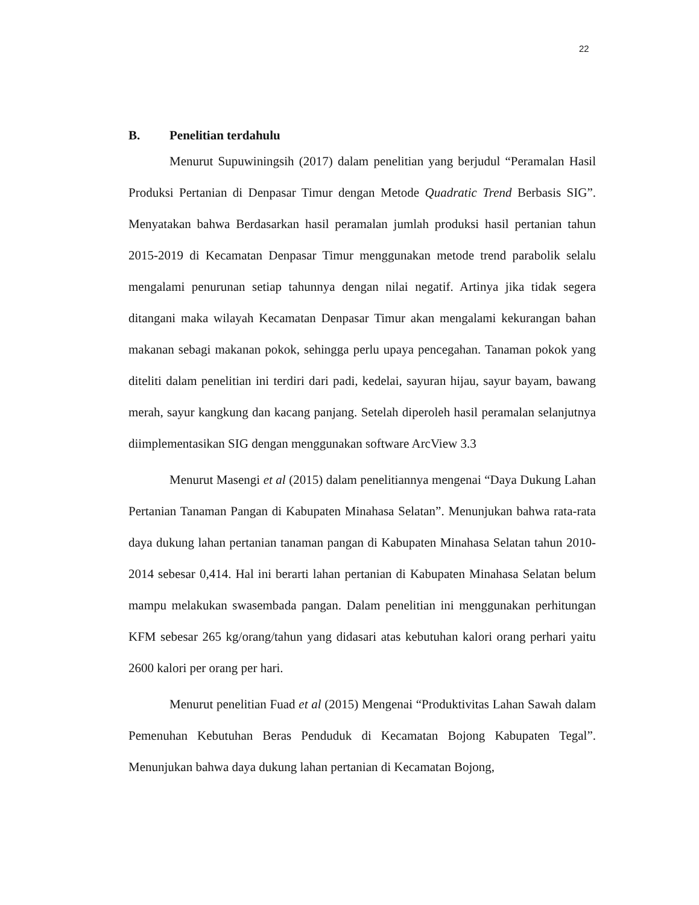22
B. Penelitian terdahulu
Menurut Supuwiningsih (2017) dalam penelitian yang berjudul “Peramalan Hasil Produksi Pertanian di Denpasar Timur dengan Metode Quadratic Trend Berbasis SIG”. Menyatakan bahwa Berdasarkan hasil peramalan jumlah produksi hasil pertanian tahun 2015-2019 di Kecamatan Denpasar Timur menggunakan metode trend parabolik selalu mengalami penurunan setiap tahunnya dengan nilai negatif. Artinya jika tidak segera ditangani maka wilayah Kecamatan Denpasar Timur akan mengalami kekurangan bahan makanan sebagi makanan pokok, sehingga perlu upaya pencegahan. Tanaman pokok yang diteliti dalam penelitian ini terdiri dari padi, kedelai, sayuran hijau, sayur bayam, bawang merah, sayur kangkung dan kacang panjang. Setelah diperoleh hasil peramalan selanjutnya diimplementasikan SIG dengan menggunakan software ArcView 3.3
Menurut Masengi et al (2015) dalam penelitiannya mengenai “Daya Dukung Lahan Pertanian Tanaman Pangan di Kabupaten Minahasa Selatan”. Menunjukan bahwa rata-rata daya dukung lahan pertanian tanaman pangan di Kabupaten Minahasa Selatan tahun 2010-2014 sebesar 0,414. Hal ini berarti lahan pertanian di Kabupaten Minahasa Selatan belum mampu melakukan swasembada pangan. Dalam penelitian ini menggunakan perhitungan KFM sebesar 265 kg/orang/tahun yang didasari atas kebutuhan kalori orang perhari yaitu 2600 kalori per orang per hari.
Menurut penelitian Fuad et al (2015) Mengenai “Produktivitas Lahan Sawah dalam Pemenuhan Kebutuhan Beras Penduduk di Kecamatan Bojong Kabupaten Tegal”. Menunjukan bahwa daya dukung lahan pertanian di Kecamatan Bojong,